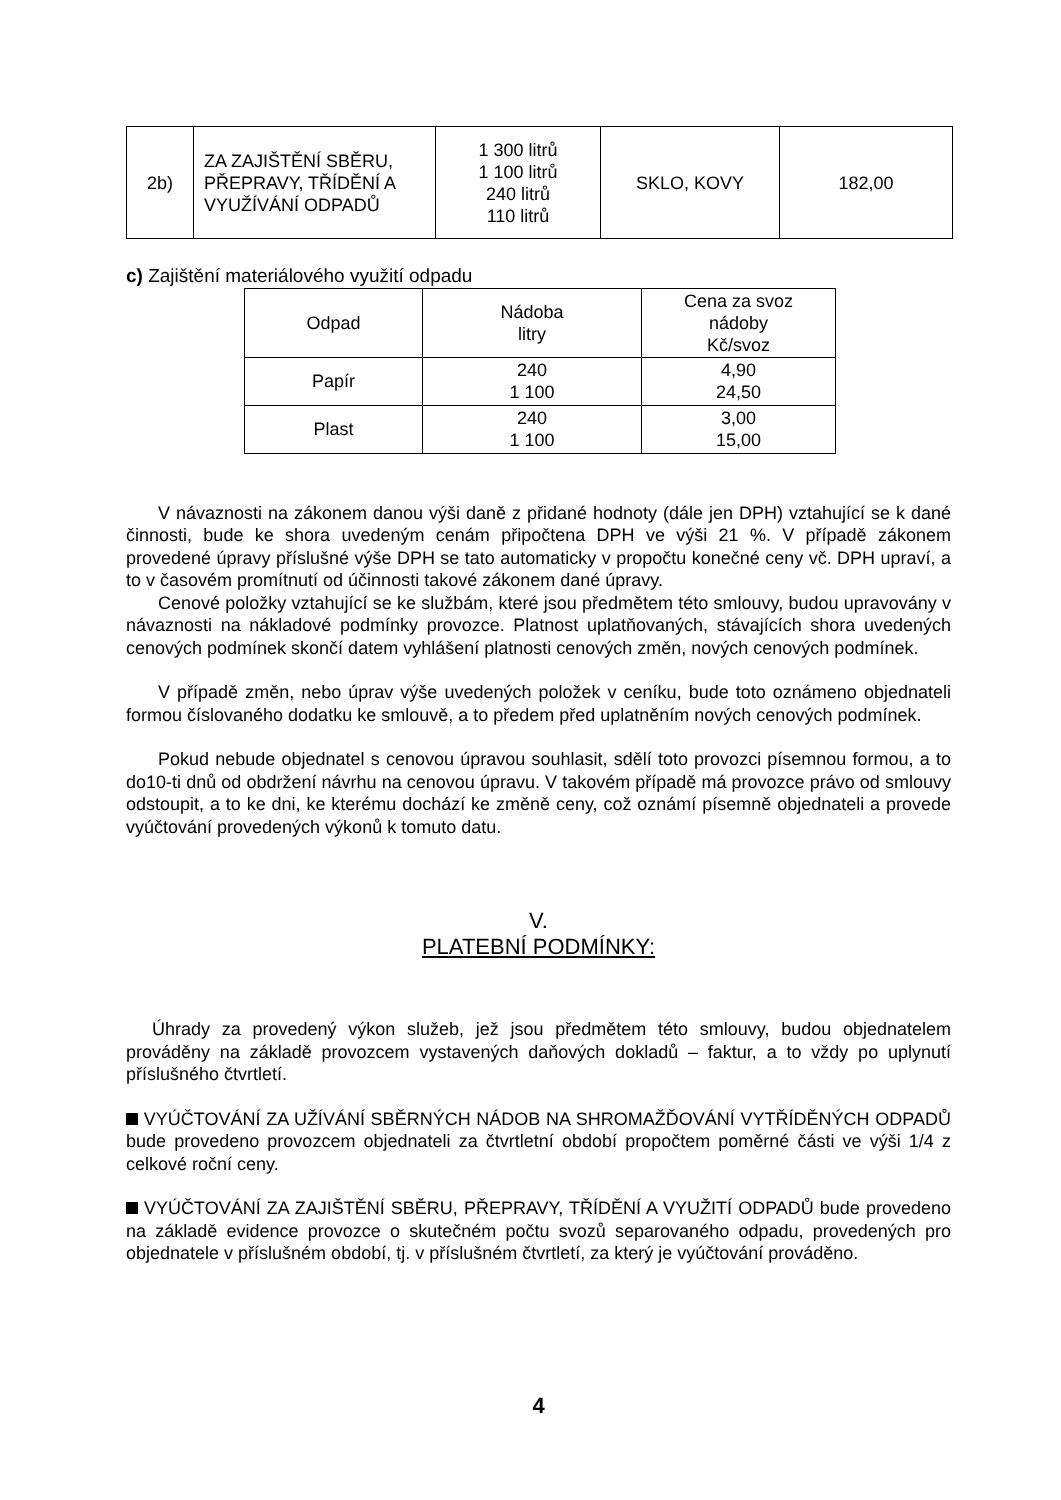| 2b) | ZA ZAJIŠTĚNÍ SBĚRU, PŘEPRAVY, TŘÍDĚNÍ A VYUŽÍVÁNÍ ODPADŮ | 1 300 litrů 1 100 litrů 240 litrů 110 litrů | SKLO, KOVY | 182,00 |
c) Zajištění materiálového využití odpadu
| Odpad | Nádoba litry | Cena za svoz nádoby Kč/svoz |
| Papír | 240 1 100 | 4,90 24,50 |
| Plast | 240 1 100 | 3,00 15,00 |
V návaznosti na zákonem danou výši daně z přidané hodnoty (dále jen DPH) vztahující se k dané činnosti, bude ke shora uvedeným cenám připočtena DPH ve výši 21 %. V případě zákonem provedené úpravy příslušné výše DPH se tato automaticky v propočtu konečné ceny vč. DPH upraví, a to v časovém promítnutí od účinnosti takové zákonem dané úpravy.
Cenové položky vztahující se ke službám, které jsou předmětem této smlouvy, budou upravovány v návaznosti na nákladové podmínky provozce. Platnost uplatňovaných, stávajících shora uvedených cenových podmínek skončí datem vyhlášení platnosti cenových změn, nových cenových podmínek.
V případě změn, nebo úprav výše uvedených položek v ceníku, bude toto oznámeno objednateli formou číslovaného dodatku ke smlouvě, a to předem před uplatněním nových cenových podmínek.
Pokud nebude objednatel s cenovou úpravou souhlasit, sdělí toto provozci písemnou formou, a to do10-ti dnů od obdržení návrhu na cenovou úpravu. V takovém případě má provozce právo od smlouvy odstoupit, a to ke dni, ke kterému dochází ke změně ceny, což oznámí písemně objednateli a provede vyúčtování provedených výkonů k tomuto datu.
V.
PLATEBNÍ PODMÍNKY:
Úhrady za provedený výkon služeb, jež jsou předmětem této smlouvy, budou objednatelem prováděny na základě provozcem vystavených daňových dokladů – faktur, a to vždy po uplynutí příslušného čtvrtletí.
VYÚČTOVÁNÍ ZA UŽÍVÁNÍ SBĚRNÝCH NÁDOB NA SHROMAŽĎOVÁNÍ VYTŘÍDĚNÝCH ODPADŮ bude provedeno provozcem objednateli za čtvrtletní období propočtem poměrné části ve výši 1/4 z celkové roční ceny.
VYÚČTOVÁNÍ ZA ZAJIŠTĚNÍ SBĚRU, PŘEPRAVY, TŘÍDĚNÍ A VYUŽITÍ ODPADŮ bude provedeno na základě evidence provozce o skutečném počtu svozů separovaného odpadu, provedených pro objednatele v příslušném období, tj. v příslušném čtvrtletí, za který je vyúčtování prováděno.
4